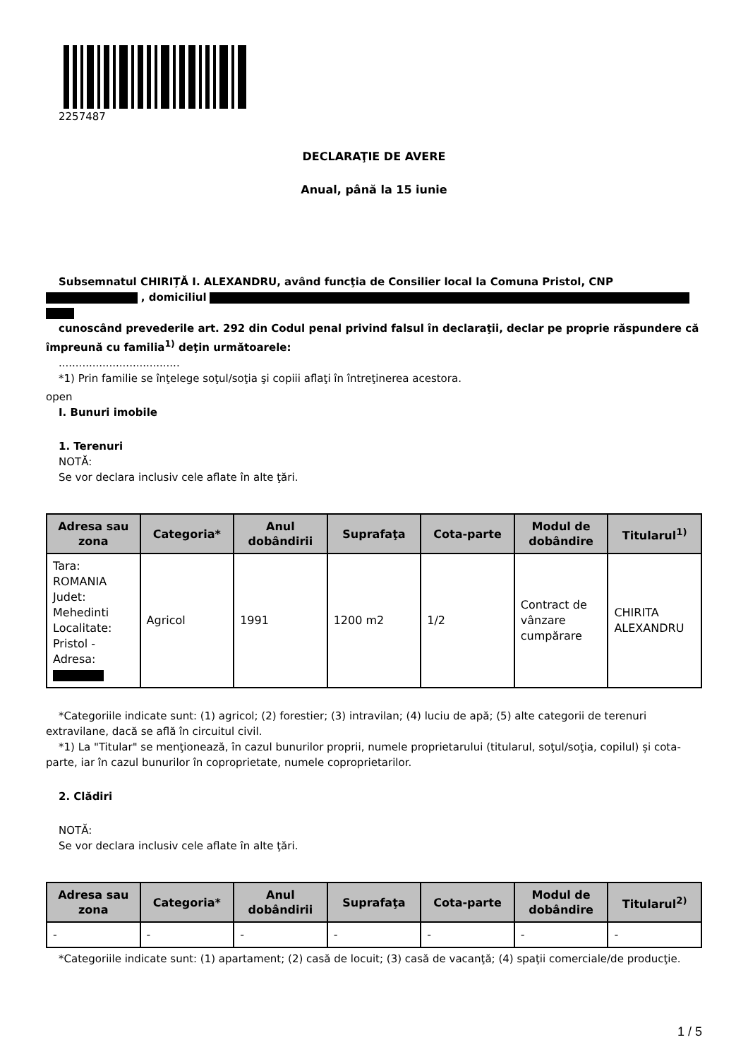2257487
DECLARAŢIE DE AVERE
Anual, până la 15 iunie
Subsemnatul CHIRIȚĂ I. ALEXANDRU, având funcţia de Consilier local la Comuna Pristol, CNP
, domiciliul
cunoscând prevederile art. 292 din Codul penal privind falsul în declaraţii, declar pe proprie răspundere că împreună cu familia<sup>1)</sup> deţin următoarele:
....................................
*1) Prin familie se înţelege soţul/soţia şi copiii aflaţi în întreţinerea acestora.
open
I. Bunuri imobile
1. Terenuri
NOTĂ:
Se vor declara inclusiv cele aflate în alte ţări.
| Adresa sau zona | Categoria* | Anul dobândirii | Suprafaţa | Cota-parte | Modul de dobândire | Titularul<sup>1)</sup> |
| --- | --- | --- | --- | --- | --- | --- |
| Tara: ROMANIA Judet: Mehedinti Localitate: Pristol - Adresa: | Agricol | 1991 | 1200 m2 | 1/2 | Contract de vânzare cumpărare | CHIRITA ALEXANDRU |
*Categoriile indicate sunt: (1) agricol; (2) forestier; (3) intravilan; (4) luciu de apă; (5) alte categorii de terenuri extravilane, dacă se află în circuitul civil.
*1) La "Titular" se menţionează, în cazul bunurilor proprii, numele proprietarului (titularul, soţul/soţia, copilul) și cota-parte, iar în cazul bunurilor în coproprietate, numele coproprietarilor.
2. Clădiri
NOTĂ:
Se vor declara inclusiv cele aflate în alte ţări.
| Adresa sau zona | Categoria* | Anul dobândirii | Suprafaţa | Cota-parte | Modul de dobândire | Titularul<sup>2)</sup> |
| --- | --- | --- | --- | --- | --- | --- |
| - | - | - | - | - | - | - |
*Categoriile indicate sunt: (1) apartament; (2) casă de locuit; (3) casă de vacanţă; (4) spaţii comerciale/de producţie.
1 / 5